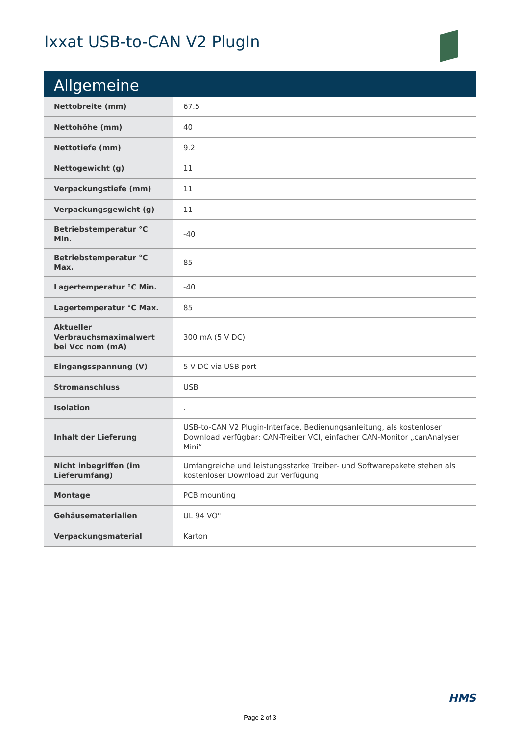Ixxat USB-to-CAN V2 PlugIn
Allgemeine
| Nettobreite (mm) | 67.5 |
| Nettohöhe (mm) | 40 |
| Nettotiefe (mm) | 9.2 |
| Nettogewicht (g) | 11 |
| Verpackungstiefe (mm) | 11 |
| Verpackungsgewicht (g) | 11 |
| Betriebstemperatur °C Min. | -40 |
| Betriebstemperatur °C Max. | 85 |
| Lagertemperatur °C Min. | -40 |
| Lagertemperatur °C Max. | 85 |
| Aktueller Verbrauchsmaximalwert bei Vcc nom (mA) | 300 mA (5 V DC) |
| Eingangsspannung (V) | 5 V DC via USB port |
| Stromanschluss | USB |
| Isolation | . |
| Inhalt der Lieferung | USB-to-CAN V2 Plugin-Interface, Bedienungsanleitung, als kostenloser Download verfügbar: CAN-Treiber VCI, einfacher CAN-Monitor „canAnalyser Mini“ |
| Nicht inbegriffen (im Lieferumfang) | Umfangreiche und leistungsstarke Treiber- und Softwarepakete stehen als kostenloser Download zur Verfügung |
| Montage | PCB mounting |
| Gehäusematerialien | UL 94 VO" |
| Verpackungsmaterial | Karton |
HMS
Page 2 of 3